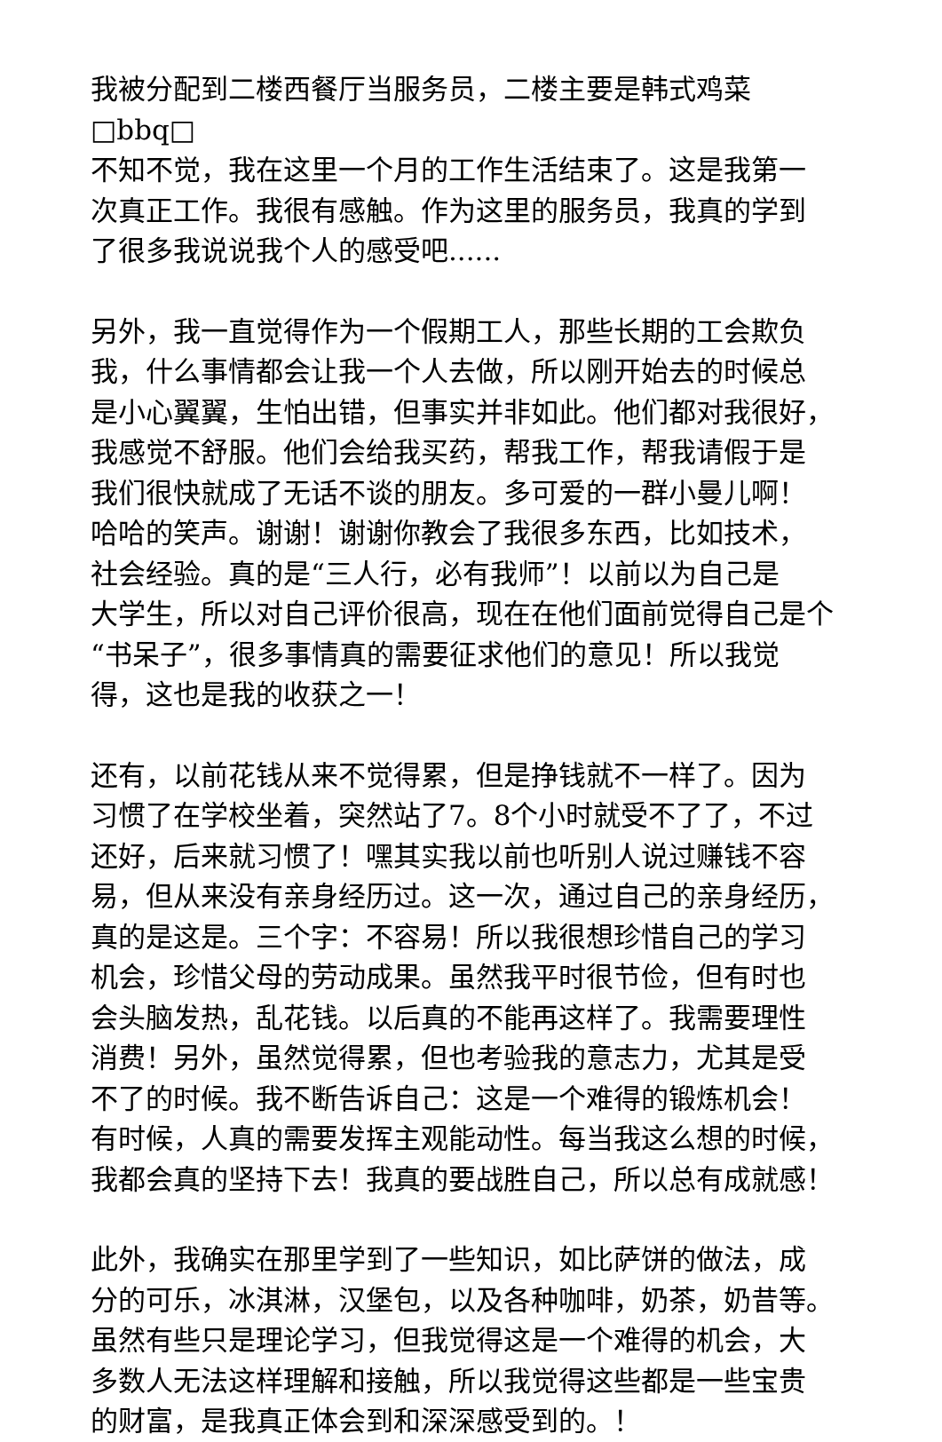我被分配到二楼西餐厅当服务员，二楼主要是韩式鸡菜□bbq□ 不知不觉，我在这里一个月的工作生活结束了。这是我第一 次真正工作。我很有感触。作为这里的服务员，我真的学到 了很多我说说我个人的感受吧......
另外，我一直觉得作为一个假期工人，那些长期的工会欺负 我，什么事情都会让我一个人去做，所以刚开始去的时候总 是小心翼翼，生怕出错，但事实并非如此。他们都对我很好， 我感觉不舒服。他们会给我买药，帮我工作，帮我请假于是 我们很快就成了无话不谈的朋友。多可爱的一群小曼儿啊！ 哈哈的笑声。谢谢！谢谢你教会了我很多东西，比如技术， 社会经验。真的是“三人行，必有我师”！以前以为自己是 大学生，所以对自己评价很高，现在在他们面前觉得自己是个 “书呆子”，很多事情真的需要征求他们的意见！所以我觉 得，这也是我的收获之一！
还有，以前花钱从来不觉得累，但是挣钱就不一样了。因为 习惯了在学校坐着，突然站了7。8个小时就受不了了，不过 还好，后来就习惯了！嘿其实我以前也听别人说过赚钱不容 易，但从来没有亲身经历过。这一次，通过自己的亲身经历， 真的是这是。三个字：不容易！所以我很想珍惜自己的学习 机会，珍惜父母的劳动成果。虽然我平时很节俭，但有时也 会头脑发热，乱花钱。以后真的不能再这样了。我需要理性 消费！另外，虽然觉得累，但也考验我的意志力，尤其是受 不了的时候。我不断告诉自己：这是一个难得的锻炼机会！ 有时候，人真的需要发挥主观能动性。每当我这么想的时候， 我都会真的坚持下去！我真的要战胜自己，所以总有成就感！
此外，我确实在那里学到了一些知识，如比萨饼的做法，成 分的可乐，冰淇淋，汉堡包，以及各种咖啡，奶茶，奶昔等。 虽然有些只是理论学习，但我觉得这是一个难得的机会，大 多数人无法这样理解和接触，所以我觉得这些都是一些宝贵 的财富，是我真正体会到和深深感受到的。！